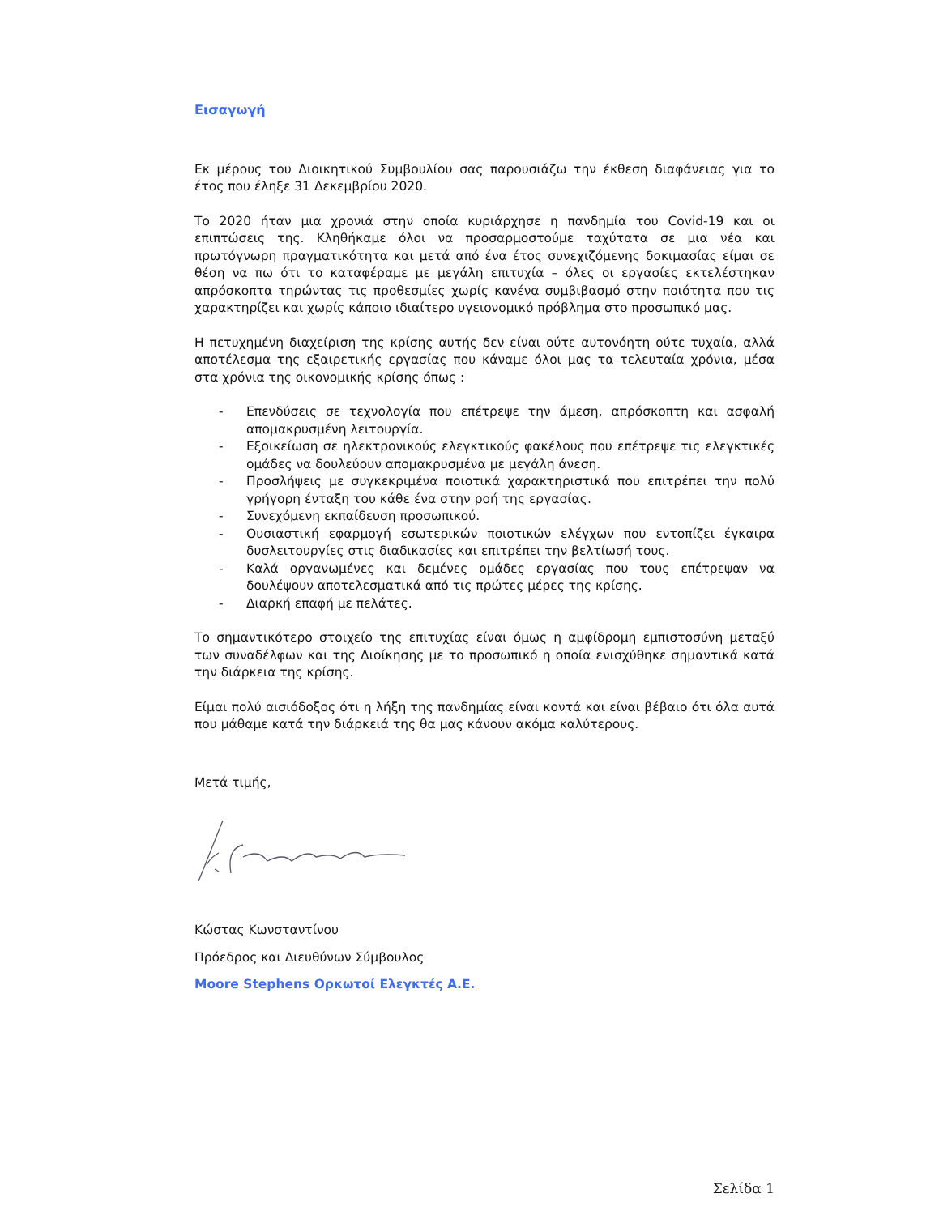Εισαγωγή
Εκ μέρους του Διοικητικού Συμβουλίου σας παρουσιάζω την έκθεση διαφάνειας για το έτος που έληξε 31 Δεκεμβρίου 2020.
Το 2020 ήταν μια χρονιά στην οποία κυριάρχησε η πανδημία του Covid-19 και οι επιπτώσεις της. Κληθήκαμε όλοι να προσαρμοστούμε ταχύτατα σε μια νέα και πρωτόγνωρη πραγματικότητα και μετά από ένα έτος συνεχιζόμενης δοκιμασίας είμαι σε θέση να πω ότι το καταφέραμε με μεγάλη επιτυχία – όλες οι εργασίες εκτελέστηκαν απρόσκοπτα τηρώντας τις προθεσμίες χωρίς κανένα συμβιβασμό στην ποιότητα που τις χαρακτηρίζει και χωρίς κάποιο ιδιαίτερο υγειονομικό πρόβλημα στο προσωπικό μας.
Η πετυχημένη διαχείριση της κρίσης αυτής δεν είναι ούτε αυτονόητη ούτε τυχαία, αλλά αποτέλεσμα της εξαιρετικής εργασίας που κάναμε όλοι μας τα τελευταία χρόνια, μέσα στα χρόνια της οικονομικής κρίσης όπως :
- Επενδύσεις σε τεχνολογία που επέτρεψε την άμεση, απρόσκοπτη και ασφαλή απομακρυσμένη λειτουργία.
- Εξοικείωση σε ηλεκτρονικούς ελεγκτικούς φακέλους που επέτρεψε τις ελεγκτικές ομάδες να δουλεύουν απομακρυσμένα με μεγάλη άνεση.
- Προσλήψεις με συγκεκριμένα ποιοτικά χαρακτηριστικά που επιτρέπει την πολύ γρήγορη ένταξη του κάθε ένα στην ροή της εργασίας.
- Συνεχόμενη εκπαίδευση προσωπικού.
- Ουσιαστική εφαρμογή εσωτερικών ποιοτικών ελέγχων που εντοπίζει έγκαιρα δυσλειτουργίες στις διαδικασίες και επιτρέπει την βελτίωσή τους.
- Καλά οργανωμένες και δεμένες ομάδες εργασίας που τους επέτρεψαν να δουλέψουν αποτελεσματικά από τις πρώτες μέρες της κρίσης.
- Διαρκή επαφή με πελάτες.
Το σημαντικότερο στοιχείο της επιτυχίας είναι όμως η αμφίδρομη εμπιστοσύνη μεταξύ των συναδέλφων και της Διοίκησης με το προσωπικό η οποία ενισχύθηκε σημαντικά κατά την διάρκεια της κρίσης.
Είμαι πολύ αισιόδοξος ότι η λήξη της πανδημίας είναι κοντά και είναι βέβαιο ότι όλα αυτά που μάθαμε κατά την διάρκειά της θα μας κάνουν ακόμα καλύτερους.
Μετά τιμής,
Κώστας Κωνσταντίνου
Πρόεδρος και Διευθύνων Σύμβουλος
Moore Stephens Ορκωτοί Ελεγκτές Α.Ε.
Σελίδα 1